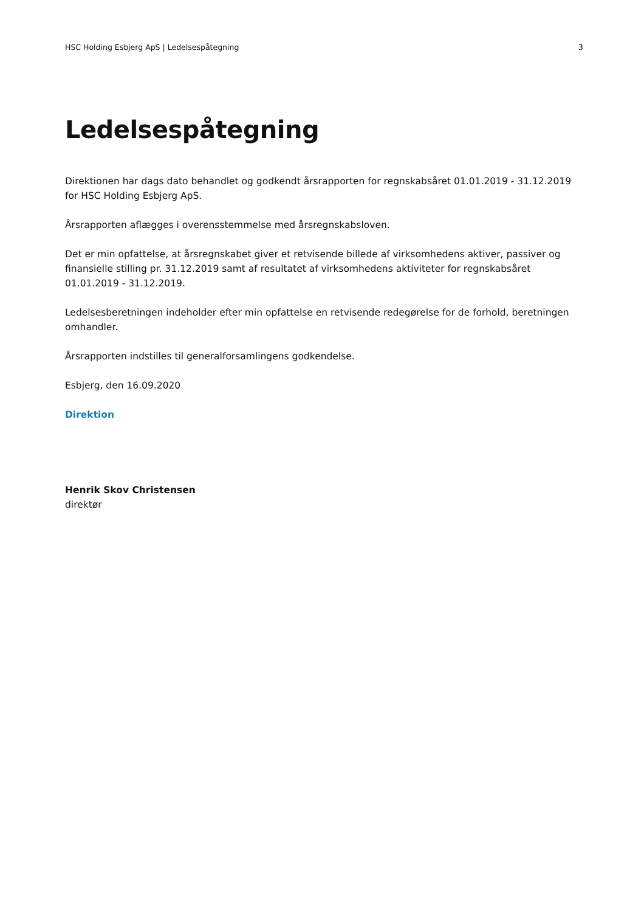HSC Holding Esbjerg ApS | Ledelsespåtegning 3
Ledelsespåtegning
Direktionen har dags dato behandlet og godkendt årsrapporten for regnskabsåret 01.01.2019 - 31.12.2019 for HSC Holding Esbjerg ApS.
Årsrapporten aflægges i overensstemmelse med årsregnskabsloven.
Det er min opfattelse, at årsregnskabet giver et retvisende billede af virksomhedens aktiver, passiver og finansielle stilling pr. 31.12.2019 samt af resultatet af virksomhedens aktiviteter for regnskabsåret 01.01.2019 - 31.12.2019.
Ledelsesberetningen indeholder efter min opfattelse en retvisende redegørelse for de forhold, beretningen omhandler.
Årsrapporten indstilles til generalforsamlingens godkendelse.
Esbjerg, den 16.09.2020
Direktion
Henrik Skov Christensen
direktør